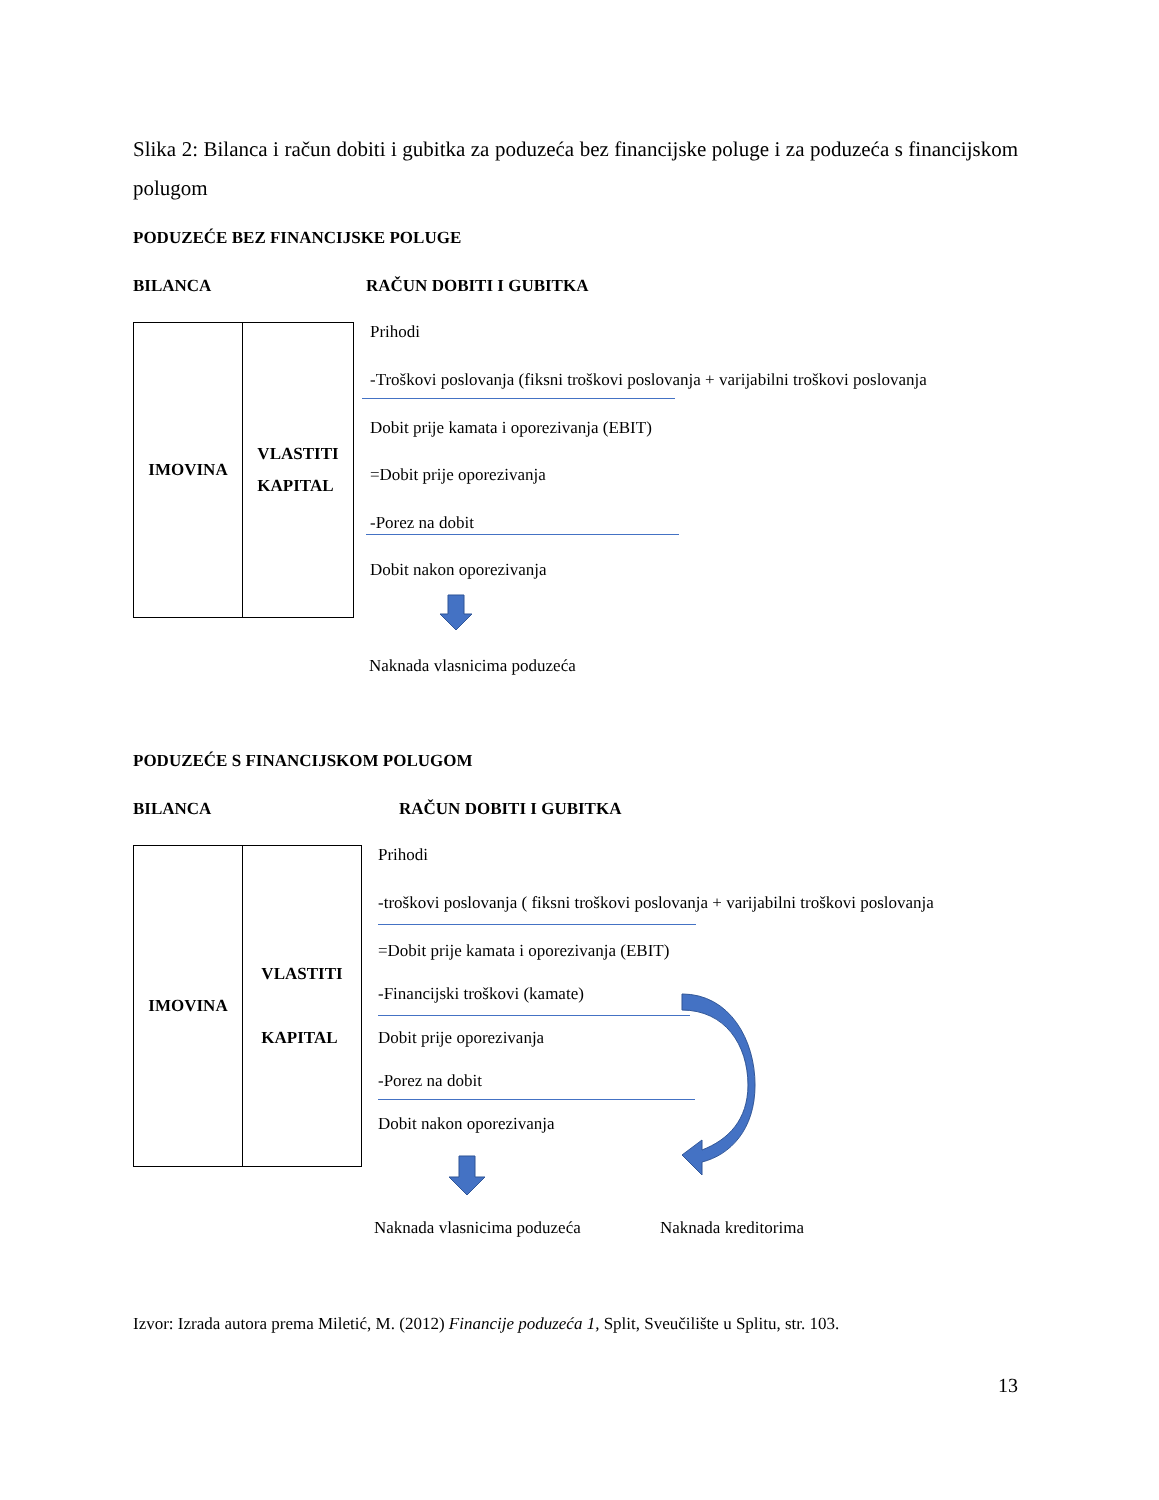Slika 2: Bilanca i račun dobiti i gubitka za poduzeća bez financijske poluge i za poduzeća s financijskom polugom
PODUZEĆE BEZ FINANCIJSKE POLUGE
BILANCA RAČUN DOBITI I GUBITKA
IMOVINA VLASTITI
KAPITAL
Prihodi
-Troškovi poslovanja (fiksni troškovi poslovanja + varijabilni troškovi poslovanja
Dobit prije kamata i oporezivanja (EBIT)
=Dobit prije oporezivanja
-Porez na dobit
Dobit nakon oporezivanja
Naknada vlasnicima poduzeća
PODUZEĆE S FINANCIJSKOM POLUGOM
BILANCA RAČUN DOBITI I GUBITKA
IMOVINA VLASTITI
KAPITAL
Prihodi
-troškovi poslovanja ( fiksni troškovi poslovanja + varijabilni troškovi poslovanja
=Dobit prije kamata i oporezivanja (EBIT)
-Financijski troškovi (kamate)
Dobit prije oporezivanja
-Porez na dobit
Dobit nakon oporezivanja
Naknada vlasnicima poduzeća Naknada kreditorima
Izvor: Izrada autora prema Miletić, M. (2012) Financije poduzeća 1, Split, Sveučilište u Splitu, str. 103.
13